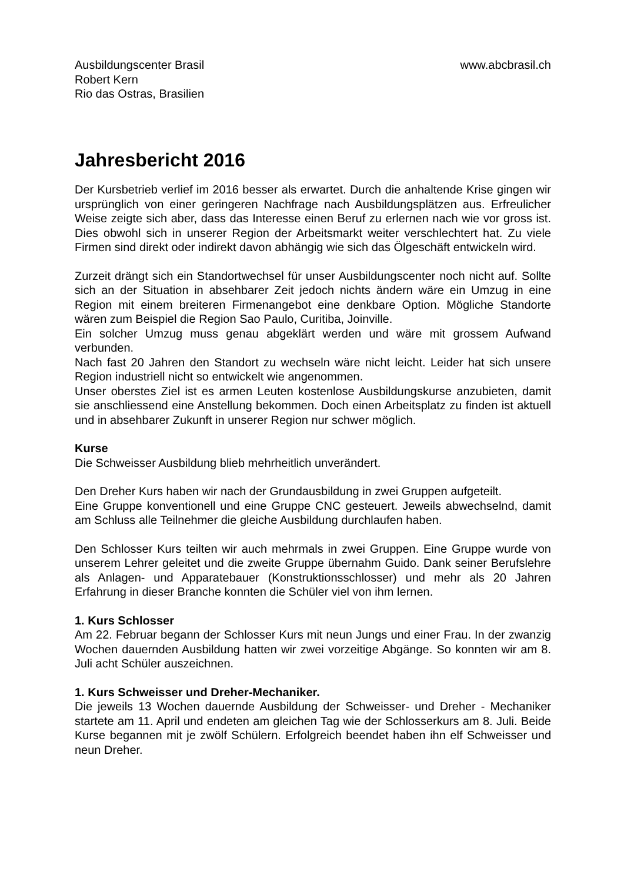Ausbildungscenter Brasil
Robert Kern
Rio das Ostras, Brasilien
www.abcbrasil.ch
Jahresbericht 2016
Der Kursbetrieb verlief im 2016 besser als erwartet. Durch die anhaltende Krise gingen wir ursprünglich von einer geringeren Nachfrage nach Ausbildungsplätzen aus. Erfreulicher Weise zeigte sich aber, dass das Interesse einen Beruf zu erlernen nach wie vor gross ist. Dies obwohl sich in unserer Region der Arbeitsmarkt weiter verschlechtert hat. Zu viele Firmen sind direkt oder indirekt davon abhängig wie sich das Ölgeschäft entwickeln wird.
Zurzeit drängt sich ein Standortwechsel für unser Ausbildungscenter noch nicht auf. Sollte sich an der Situation in absehbarer Zeit jedoch nichts ändern wäre ein Umzug in eine Region mit einem breiteren Firmenangebot eine denkbare Option. Mögliche Standorte wären zum Beispiel die Region Sao Paulo, Curitiba, Joinville.
Ein solcher Umzug muss genau abgeklärt werden und wäre mit grossem Aufwand verbunden.
Nach fast 20 Jahren den Standort zu wechseln wäre nicht leicht. Leider hat sich unsere Region industriell nicht so entwickelt wie angenommen.
Unser oberstes Ziel ist es armen Leuten kostenlose Ausbildungskurse anzubieten, damit sie anschliessend eine Anstellung bekommen. Doch einen Arbeitsplatz zu finden ist aktuell und in absehbarer Zukunft in unserer Region nur schwer möglich.
Kurse
Die Schweisser Ausbildung blieb mehrheitlich unverändert.
Den Dreher Kurs haben wir nach der Grundausbildung in zwei Gruppen aufgeteilt.
Eine Gruppe konventionell und eine Gruppe CNC gesteuert. Jeweils abwechselnd, damit am Schluss alle Teilnehmer die gleiche Ausbildung durchlaufen haben.
Den Schlosser Kurs teilten wir auch mehrmals in zwei Gruppen. Eine Gruppe wurde von unserem Lehrer geleitet und die zweite Gruppe übernahm Guido. Dank seiner Berufslehre als Anlagen- und Apparatebauer (Konstruktionsschlosser) und mehr als 20 Jahren Erfahrung in dieser Branche konnten die Schüler viel von ihm lernen.
1. Kurs Schlosser
Am 22. Februar begann der Schlosser Kurs mit neun Jungs und einer Frau. In der zwanzig Wochen dauernden Ausbildung hatten wir zwei vorzeitige Abgänge. So konnten wir am 8. Juli acht Schüler auszeichnen.
1. Kurs Schweisser und Dreher-Mechaniker.
Die jeweils 13 Wochen dauernde Ausbildung der Schweisser- und Dreher - Mechaniker startete am 11. April und endeten am gleichen Tag wie der Schlosserkurs am 8. Juli. Beide Kurse begannen mit je zwölf Schülern. Erfolgreich beendet haben ihn elf Schweisser und neun Dreher.